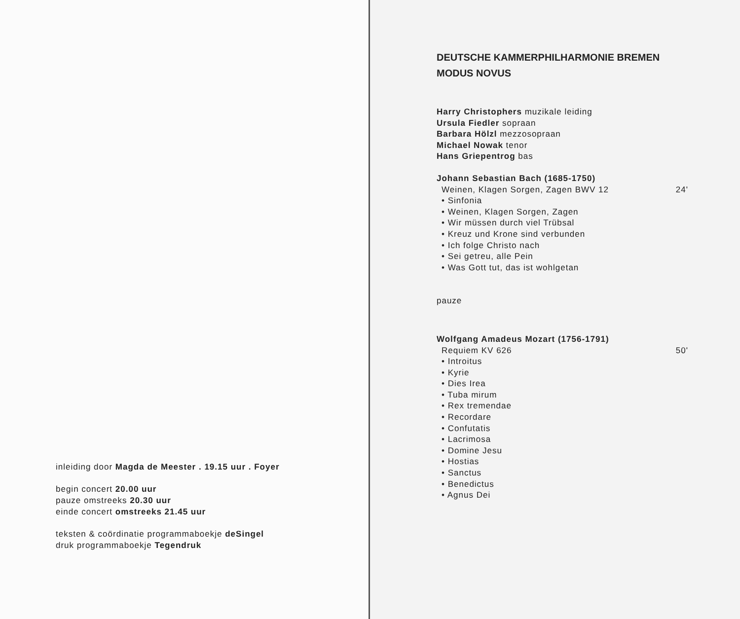inleiding door Magda de Meester . 19.15 uur . Foyer
begin concert 20.00 uur
pauze omstreeks 20.30 uur
einde concert omstreeks 21.45 uur
teksten & coördinatie programmaboekje deSingel
druk programmaboekje Tegendruk
DEUTSCHE KAMMERPHILHARMONIE BREMEN
MODUS NOVUS
Harry Christophers muzikale leiding
Ursula Fiedler sopraan
Barbara Hölzl mezzosopraan
Michael Nowak tenor
Hans Griepentrog bas
Johann Sebastian Bach (1685-1750)
Weinen, Klagen Sorgen, Zagen BWV 12 24'
• Sinfonia
• Weinen, Klagen Sorgen, Zagen
• Wir müssen durch viel Trübsal
• Kreuz und Krone sind verbunden
• Ich folge Christo nach
• Sei getreu, alle Pein
• Was Gott tut, das ist wohlgetan
pauze
Wolfgang Amadeus Mozart (1756-1791)
Requiem KV 626 50'
• Introitus
• Kyrie
• Dies Irea
• Tuba mirum
• Rex tremendae
• Recordare
• Confutatis
• Lacrimosa
• Domine Jesu
• Hostias
• Sanctus
• Benedictus
• Agnus Dei